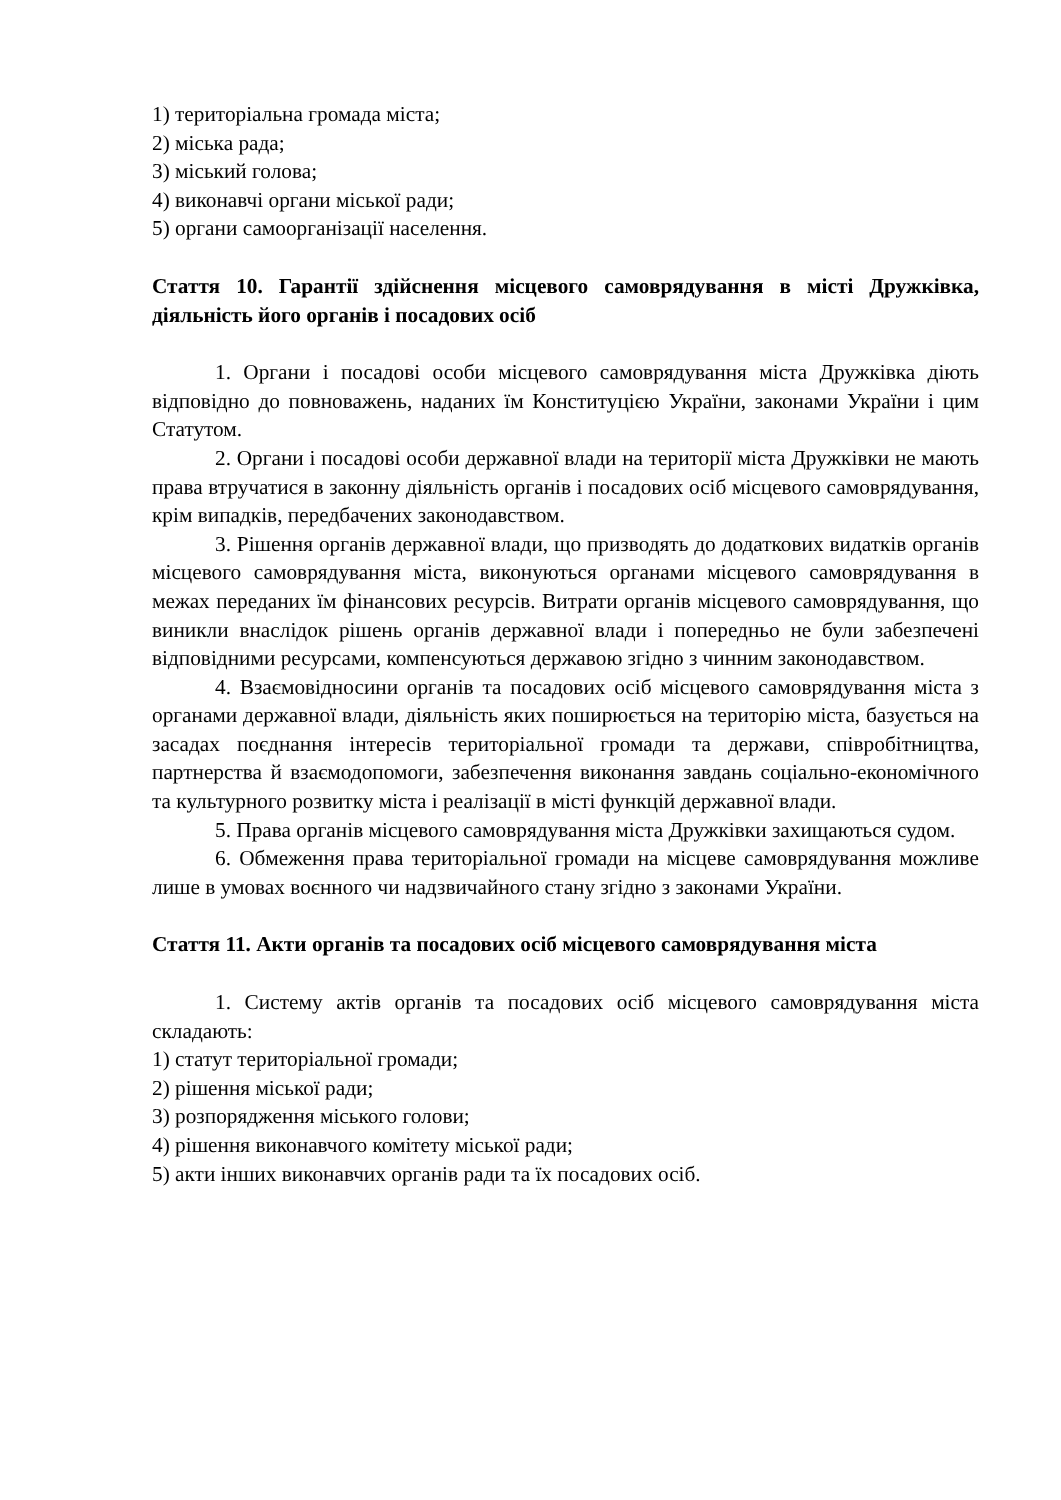1) територіальна громада міста;
2) міська рада;
3) міський голова;
4) виконавчі органи міської ради;
5) органи самоорганізації населення.
Стаття 10. Гарантії здійснення місцевого самоврядування в місті Дружківка, діяльність його органів і посадових осіб
1. Органи і посадові особи місцевого самоврядування міста Дружківка діють відповідно до повноважень, наданих їм Конституцією України, законами України і цим Статутом.
2. Органи і посадові особи державної влади на території міста Дружківки не мають права втручатися в законну діяльність органів і посадових осіб місцевого самоврядування, крім випадків, передбачених законодавством.
3. Рішення органів державної влади, що призводять до додаткових видатків органів місцевого самоврядування міста, виконуються органами місцевого самоврядування в межах переданих їм фінансових ресурсів. Витрати органів місцевого самоврядування, що виникли внаслідок рішень органів державної влади і попередньо не були забезпечені відповідними ресурсами, компенсуються державою згідно з чинним законодавством.
4. Взаємовідносини органів та посадових осіб місцевого самоврядування міста з органами державної влади, діяльність яких поширюється на територію міста, базується на засадах поєднання інтересів територіальної громади та держави, співробітництва, партнерства й взаємодопомоги, забезпечення виконання завдань соціально-економічного та культурного розвитку міста і реалізації в місті функцій державної влади.
5. Права органів місцевого самоврядування міста Дружківки захищаються судом.
6. Обмеження права територіальної громади на місцеве самоврядування можливе лише в умовах воєнного чи надзвичайного стану згідно з законами України.
Стаття 11. Акти органів та посадових осіб місцевого самоврядування міста
1. Систему актів органів та посадових осіб місцевого самоврядування міста складають:
1) статут територіальної громади;
2) рішення міської ради;
3) розпорядження міського голови;
4) рішення виконавчого комітету міської ради;
5) акти інших виконавчих органів ради та їх посадових осіб.